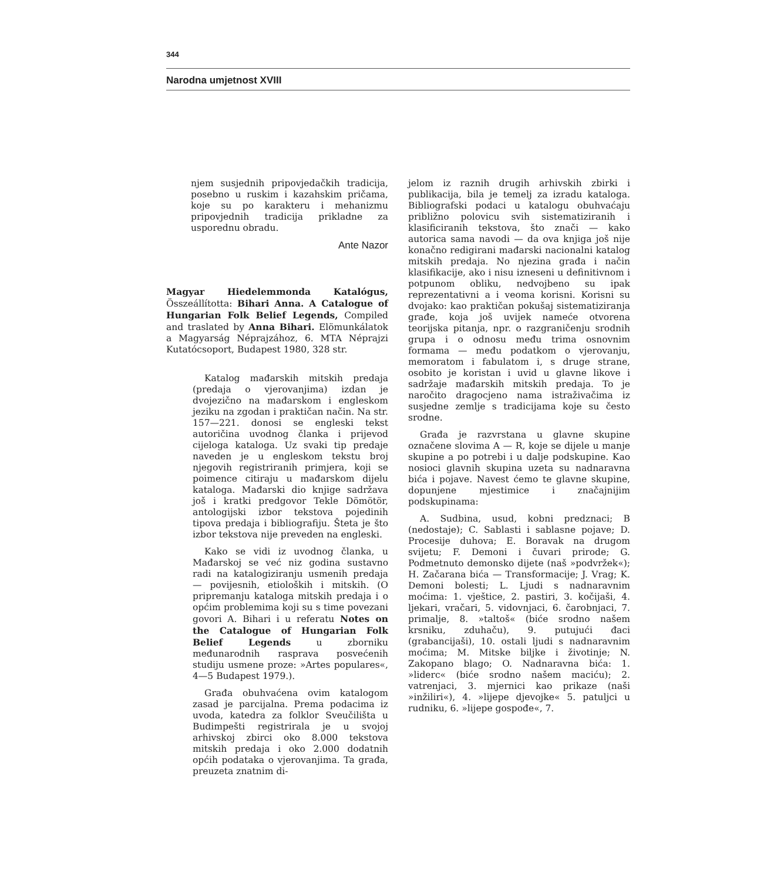344
Narodna umjetnost XVIII
njem susjednih pripovjedačkih tradicija, posebno u ruskim i kazahskim pričama, koje su po karakteru i mehanizmu pripovjednih tradicija prikladne za usporednu obradu.
Ante Nazor
Magyar Hiedelemmonda Katalógus, Összeállította: Bihari Anna. A Catalogue of Hungarian Folk Belief Legends, Compiled and traslated by Anna Bihari. Elömunkálatok a Magyarság Néprajzához, 6. MTA Néprajzi Kutatócsoport, Budapest 1980, 328 str.
Katalog mađarskih mitskih predaja (predaja o vjerovanjima) izdan je dvojezično na mađarskom i engleskom jeziku na zgodan i praktičan način. Na str. 157—221. donosi se engleski tekst autoričina uvodnog članka i prijevod cijeloga kataloga. Uz svaki tip predaje naveden je u engleskom tekstu broj njegovih registriranih primjera, koji se poimence citiraju u mađarskom dijelu kataloga. Mađarski dio knjige sadržava još i kratki predgovor Tekle Dömötör, antologijski izbor tekstova pojedinih tipova predaja i bibliografiju. Šteta je što izbor tekstova nije preveden na engleski.
Kako se vidi iz uvodnog članka, u Mađarskoj se već niz godina sustavno radi na katalogiziranju usmenih predaja — povijesnih, etioloških i mitskih. (O pripremanju kataloga mitskih predaja i o općim problemima koji su s time povezani govori A. Bihari i u referatu Notes on the Catalogue of Hungarian Folk Belief Legends u zborniku međunarodnih rasprava posvećenih studiju usmene proze: »Artes populares«, 4—5 Budapest 1979.).
Građa obuhvaćena ovim katalogom zasad je parcijalna. Prema podacima iz uvoda, katedra za folklor Sveučilišta u Budimpešti registrirala je u svojoj arhivskoj zbirci oko 8.000 tekstova mitskih predaja i oko 2.000 dodatnih općih podataka o vjerovanjima. Ta građa, preuzeta znatnim di-
jelom iz raznih drugih arhivskih zbirki i publikacija, bila je temelj za izradu kataloga. Bibliografski podaci u katalogu obuhvaćaju približno polovicu svih sistematiziranih i klasificiranih tekstova, što znači — kako autorica sama navodi — da ova knjiga još nije konačno redigirani mađarski nacionalni katalog mitskih predaja. No njezina građa i način klasifikacije, ako i nisu izneseni u definitivnom i potpunom obliku, nedvojbeno su ipak reprezentativni a i veoma korisni. Korisni su dvojako: kao praktičan pokušaj sistematiziranja građe, koja još uvijek nameće otvorena teorijska pitanja, npr. o razgraničenju srodnih grupa i o odnosu među trima osnovnim formama — među podatkom o vjerovanju, memoratom i fabulatom i, s druge strane, osobito je koristan i uvid u glavne likove i sadržaje mađarskih mitskih predaja. To je naročito dragocjeno nama istraživačima iz susjedne zemlje s tradicijama koje su često srodne.
Građa je razvrstana u glavne skupine označene slovima A — R, koje se dijele u manje skupine a po potrebi i u dalje podskupine. Kao nosioci glavnih skupina uzeta su nadnaravna bića i pojave. Navest ćemo te glavne skupine, dopunjene mjestimice i značajnijim podskupinama:
A. Sudbina, usud, kobni predznaci; B (nedostaje); C. Sablasti i sablasne pojave; D. Procesije duhova; E. Boravak na drugom svijetu; F. Demoni i čuvari prirode; G. Podmetnuto demonsko dijete (naš »podvržek«); H. Začarana bića — Transformacije; J. Vrag; K. Demoni bolesti; L. Ljudi s nadnaravnim moćima: 1. vještice, 2. pastiri, 3. kočijaši, 4. ljekari, vračari, 5. vidovnjaci, 6. čarobnjaci, 7. primalje, 8. »taltoš« (biće srodno našem krsniku, zduhaču), 9. putujući đaci (grabancijaši), 10. ostali ljudi s nadnaravnim moćima; M. Mitske biljke i životinje; N. Zakopano blago; O. Nadnaravna bića: 1. »liderc« (biće srodno našem maciću); 2. vatrenjaci, 3. mjernici kao prikaze (naši »inžilirі«), 4. »lijepe djevojke« 5. patuljci u rudniku, 6. »lijepe gospođe«, 7.